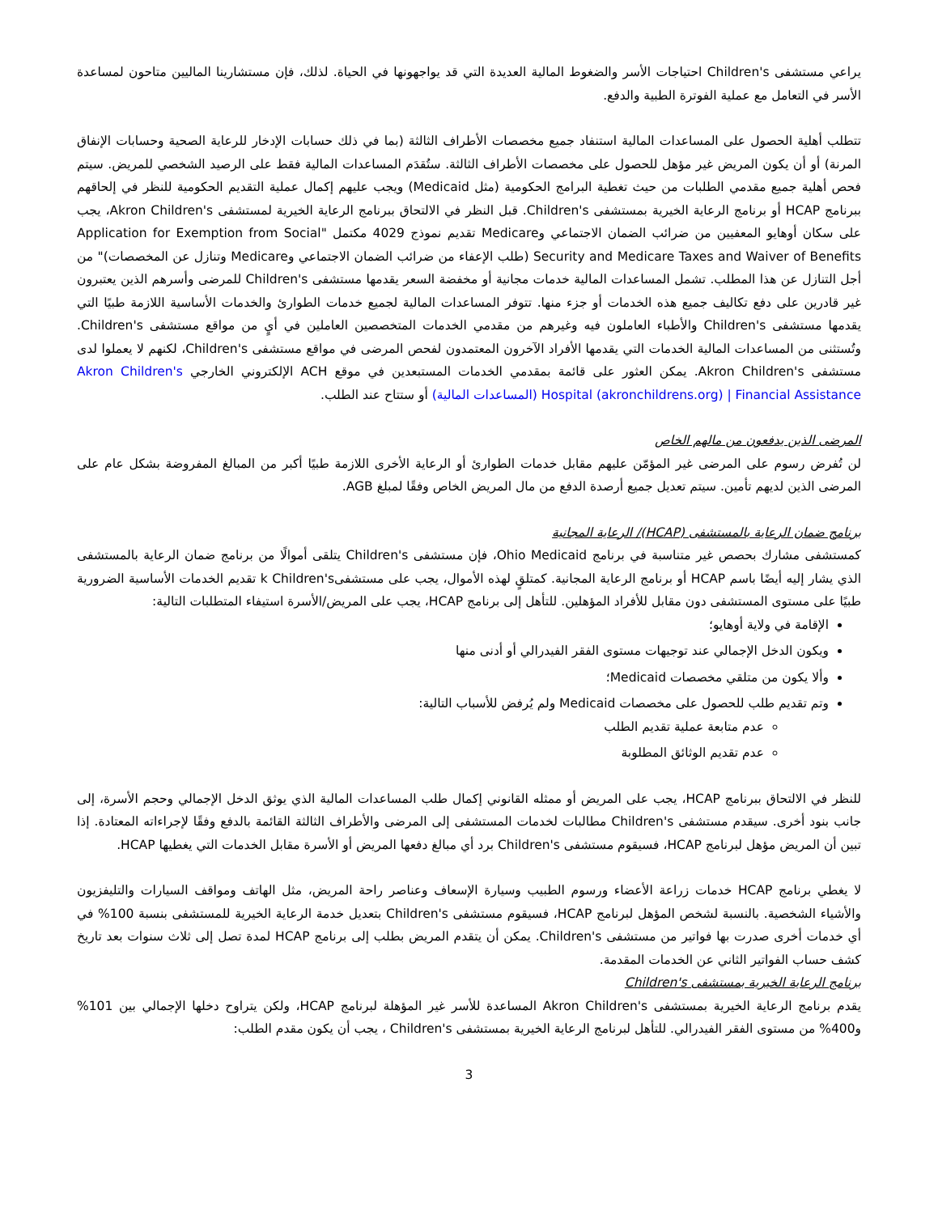يراعي مستشفى Children's احتياجات الأسر والضغوط المالية العديدة التي قد يواجهونها في الحياة. لذلك، فإن مستشارينا الماليين متاحون لمساعدة الأسر في التعامل مع عملية الفوترة الطبية والدفع.
تتطلب أهلية الحصول على المساعدات المالية استنفاد جميع مخصصات الأطراف الثالثة (بما في ذلك حسابات الإدخار للرعاية الصحية وحسابات الإنفاق المرنة) أو أن يكون المريض غير مؤهل للحصول على مخصصات الأطراف الثالثة. ستُقدَم المساعدات المالية فقط على الرصيد الشخصي للمريض. سيتم فحص أهلية جميع مقدمي الطلبات من حيث تغطية البرامج الحكومية (مثل Medicaid) ويجب عليهم إكمال عملية التقديم الحكومية للنظر في إلحاقهم ببرنامج HCAP أو برنامج الرعاية الخيرية بمستشفى Children's. قبل النظر في الالتحاق ببرنامج الرعاية الخيرية لمستشفى Akron Children's، يجب على سكان أوهايو المعفيين من ضرائب الضمان الاجتماعي وMedicare تقديم نموذج 4029 مكتمل "Application for Exemption from Social Security and Medicare Taxes and Waiver of Benefits (طلب الإعفاء من ضرائب الضمان الاجتماعي وMedicare وتنازل عن المخصصات)" من أجل التنازل عن هذا المطلب. تشمل المساعدات المالية خدمات مجانية أو مخفضة السعر يقدمها مستشفى Children's للمرضى وأسرهم الذين يعتبرون غير قادرين على دفع تكاليف جميع هذه الخدمات أو جزء منها. تتوفر المساعدات المالية لجميع خدمات الطوارئ والخدمات الأساسية اللازمة طبيًا التي يقدمها مستشفى Children's والأطباء العاملون فيه وغيرهم من مقدمي الخدمات المتخصصين العاملين في أيٍ من مواقع مستشفى Children's. وتُستثنى من المساعدات المالية الخدمات التي يقدمها الأفراد الآخرون المعتمدون لفحص المرضى في مواقع مستشفى Children's، لكنهم لا يعملوا لدى مستشفى Akron Children's. يمكن العثور على قائمة بمقدمي الخدمات المستبعدين في موقع ACH الإلكتروني الخارجي Akron Children's Hospital (akronchildrens.org) | Financial Assistance (المساعدات المالية) أو ستتاح عند الطلب.
المرضى الذين يدفعون من مالهم الخاص
لن تُفرض رسوم على المرضى غير المؤمّن عليهم مقابل خدمات الطوارئ أو الرعاية الأخرى اللازمة طبيًا أكبر من المبالغ المفروضة بشكل عام على المرضى الذين لديهم تأمين. سيتم تعديل جميع أرصدة الدفع من مال المريض الخاص وفقًا لمبلغ AGB.
برنامج ضمان الرعاية بالمستشفى (HCAP)/ الرعاية المجانية
كمستشفى مشارك بحصص غير متناسبة في برنامج Ohio Medicaid، فإن مستشفى Children's يتلقى أموالًا من برنامج ضمان الرعاية بالمستشفى الذي يشار إليه أيضًا باسم HCAP أو برنامج الرعاية المجانية. كمتلقٍ لهذه الأموال، يجب على مستشفىk Children's تقديم الخدمات الأساسية الضرورية طبيًا على مستوى المستشفى دون مقابل للأفراد المؤهلين. للتأهل إلى برنامج HCAP، يجب على المريض/الأسرة استيفاء المتطلبات التالية:
الإقامة في ولاية أوهايو؛
ويكون الدخل الإجمالي عند توجيهات مستوى الفقر الفيدرالي أو أدنى منها
وألا يكون من متلقي مخصصات Medicaid؛
وتم تقديم طلب للحصول على مخصصات Medicaid ولم يُرفض للأسباب التالية:
عدم متابعة عملية تقديم الطلب
عدم تقديم الوثائق المطلوبة
للنظر في الالتحاق ببرنامج HCAP، يجب على المريض أو ممثله القانوني إكمال طلب المساعدات المالية الذي يوثق الدخل الإجمالي وحجم الأسرة، إلى جانب بنود أخرى. سيقدم مستشفى Children's مطالبات لخدمات المستشفى إلى المرضى والأطراف الثالثة القائمة بالدفع وفقًا لإجراءاته المعتادة. إذا تبين أن المريض مؤهل لبرنامج HCAP، فسيقوم مستشفى Children's برد أي مبالغ دفعها المريض أو الأسرة مقابل الخدمات التي يغطيها HCAP.
لا يغطي برنامج HCAP خدمات زراعة الأعضاء ورسوم الطبيب وسيارة الإسعاف وعناصر راحة المريض، مثل الهاتف ومواقف السيارات والتليفزيون والأشياء الشخصية. بالنسبة لشخص المؤهل لبرنامج HCAP، فسيقوم مستشفى Children's بتعديل خدمة الرعاية الخيرية للمستشفى بنسبة 100% في أي خدمات أخرى صدرت بها فواتير من مستشفى Children's. يمكن أن يتقدم المريض بطلب إلى برنامج HCAP لمدة تصل إلى ثلاث سنوات بعد تاريخ كشف حساب الفواتير الثاني عن الخدمات المقدمة.
برنامج الرعاية الخيرية بمستشفى Children's
يقدم برنامج الرعاية الخيرية بمستشفى Akron Children's المساعدة للأسر غير المؤهلة لبرنامج HCAP، ولكن يتراوح دخلها الإجمالي بين 101% و400% من مستوى الفقر الفيدرالي. للتأهل لبرنامج الرعاية الخيرية بمستشفى Children's ، يجب أن يكون مقدم الطلب:
3